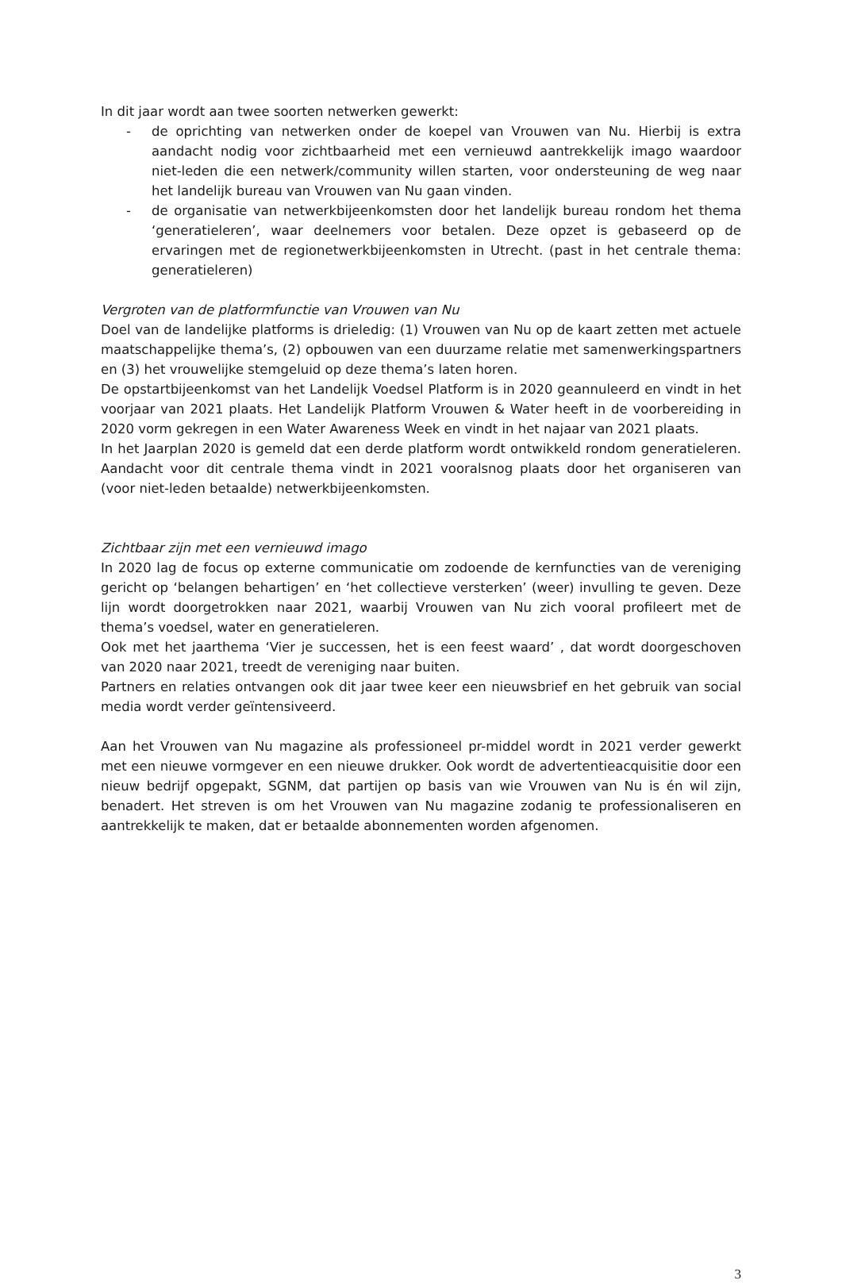In dit jaar wordt aan twee soorten netwerken gewerkt:
- de oprichting van netwerken onder de koepel van Vrouwen van Nu. Hierbij is extra aandacht nodig voor zichtbaarheid met een vernieuwd aantrekkelijk imago waardoor niet-leden die een netwerk/community willen starten, voor ondersteuning de weg naar het landelijk bureau van Vrouwen van Nu gaan vinden.
- de organisatie van netwerkbijeenkomsten door het landelijk bureau rondom het thema ‘generatieleren’, waar deelnemers voor betalen. Deze opzet is gebaseerd op de ervaringen met de regionetwerkbijeenkomsten in Utrecht. (past in het centrale thema: generatieleren)
Vergroten van de platformfunctie van Vrouwen van Nu
Doel van de landelijke platforms is drieledig: (1) Vrouwen van Nu op de kaart zetten met actuele maatschappelijke thema’s, (2) opbouwen van een duurzame relatie met samenwerkingspartners en (3) het vrouwelijke stemgeluid op deze thema’s laten horen.
De opstartbijeenkomst van het Landelijk Voedsel Platform is in 2020 geannuleerd en vindt in het voorjaar van 2021 plaats. Het Landelijk Platform Vrouwen & Water heeft in de voorbereiding in 2020 vorm gekregen in een Water Awareness Week en vindt in het najaar van 2021 plaats.
In het Jaarplan 2020 is gemeld dat een derde platform wordt ontwikkeld rondom generatieleren. Aandacht voor dit centrale thema vindt in 2021 vooralsnog plaats door het organiseren van (voor niet-leden betaalde) netwerkbijeenkomsten.
Zichtbaar zijn met een vernieuwd imago
In 2020 lag de focus op externe communicatie om zodoende de kernfuncties van de vereniging gericht op ‘belangen behartigen’ en ‘het collectieve versterken’ (weer) invulling te geven. Deze lijn wordt doorgetrokken naar 2021, waarbij Vrouwen van Nu zich vooral profileert met de thema’s voedsel, water en generatieleren.
Ook met het jaarthema ‘Vier je successen, het is een feest waard’ , dat wordt doorgeschoven van 2020 naar 2021, treedt de vereniging naar buiten.
Partners en relaties ontvangen ook dit jaar twee keer een nieuwsbrief en het gebruik van social media wordt verder geïntensiveerd.
Aan het Vrouwen van Nu magazine als professioneel pr-middel wordt in 2021 verder gewerkt met een nieuwe vormgever en een nieuwe drukker. Ook wordt de advertentieacquisitie door een nieuw bedrijf opgepakt, SGNM, dat partijen op basis van wie Vrouwen van Nu is én wil zijn, benadert. Het streven is om het Vrouwen van Nu magazine zodanig te professionaliseren en aantrekkelijk te maken, dat er betaalde abonnementen worden afgenomen.
3